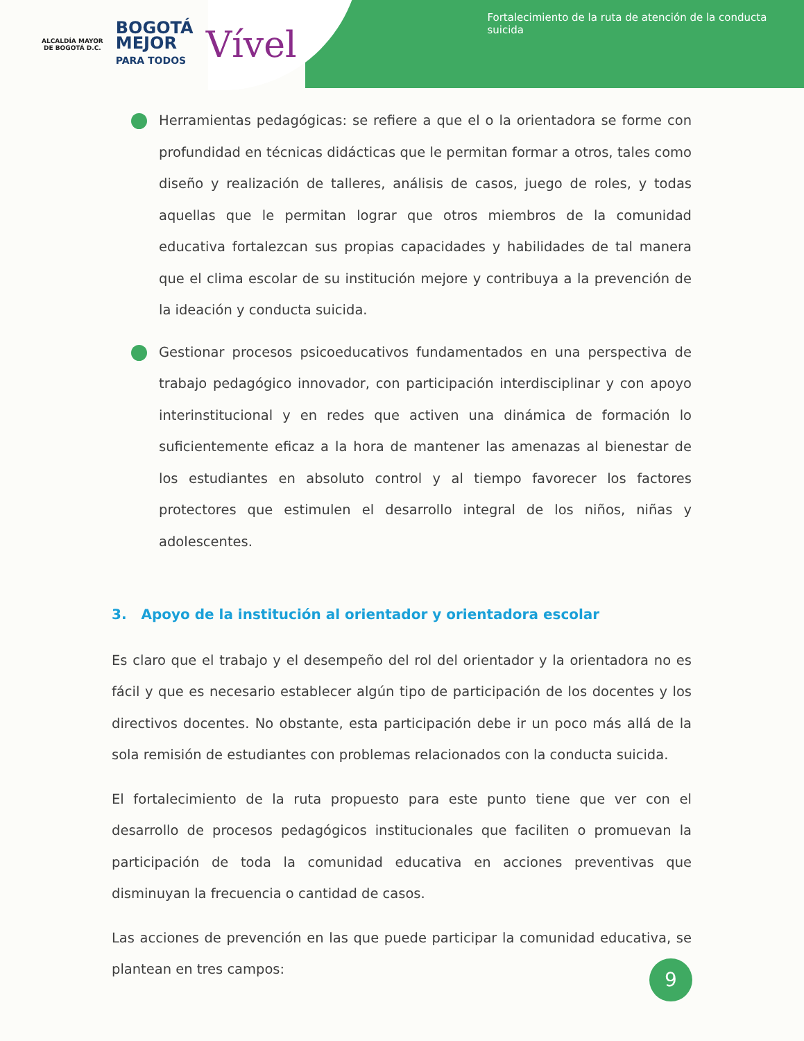ALCALDÍA MAYOR
DE BOGOTÁ D.C.
BOGOTÁ
MEJOR
PARA TODOS
Vível
Fortalecimiento de la ruta de atención de la conducta suicida
Herramientas pedagógicas: se refiere a que el o la orientadora se forme con profundidad en técnicas didácticas que le permitan formar a otros, tales como diseño y realización de talleres, análisis de casos, juego de roles, y todas aquellas que le permitan lograr que otros miembros de la comunidad educativa fortalezcan sus propias capacidades y habilidades de tal manera que el clima escolar de su institución mejore y contribuya a la prevención de la ideación y conducta suicida.
Gestionar procesos psicoeducativos fundamentados en una perspectiva de trabajo pedagógico innovador, con participación interdisciplinar y con apoyo interinstitucional y en redes que activen una dinámica de formación lo suficientemente eficaz a la hora de mantener las amenazas al bienestar de los estudiantes en absoluto control y al tiempo favorecer los factores protectores que estimulen el desarrollo integral de los niños, niñas y adolescentes.
3. Apoyo de la institución al orientador y orientadora escolar
Es claro que el trabajo y el desempeño del rol del orientador y la orientadora no es fácil y que es necesario establecer algún tipo de participación de los docentes y los directivos docentes. No obstante, esta participación debe ir un poco más allá de la sola remisión de estudiantes con problemas relacionados con la conducta suicida.
El fortalecimiento de la ruta propuesto para este punto tiene que ver con el desarrollo de procesos pedagógicos institucionales que faciliten o promuevan la participación de toda la comunidad educativa en acciones preventivas que disminuyan la frecuencia o cantidad de casos.
Las acciones de prevención en las que puede participar la comunidad educativa, se plantean en tres campos:
9